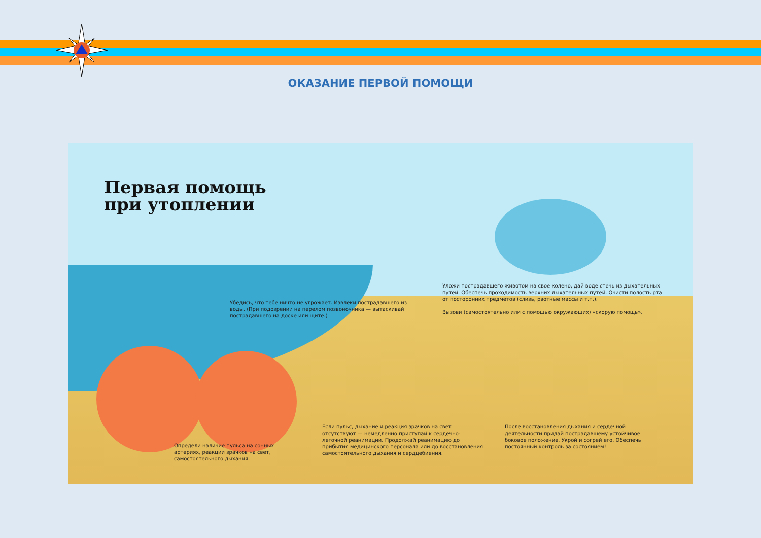ОКАЗАНИЕ ПЕРВОЙ ПОМОЩИ
Первая помощь
при утоплении
Убедись, что тебе ничто не угрожает. Извлеки пострадавшего из воды. (При подозрении на перелом позвоночника — вытаскивай пострадавшего на доске или щите.)
Уложи пострадавшего животом на свое колено, дай воде стечь из дыхательных путей. Обеспечь проходимость верхних дыхательных путей. Очисти полость рта от посторонних предметов (слизь, рвотные массы и т.п.).
Вызови (самостоятельно или с помощью окружающих) «скорую помощь».
Определи наличие пульса на сонных артериях, реакции зрачков на свет, самостоятельного дыхания.
Если пульс, дыхание и реакция зрачков на свет отсутствуют — немедленно приступай к сердечно-легочной реанимации. Продолжай реанимацию до прибытия медицинского персонала или до восстановления самостоятельного дыхания и сердцебиения.
После восстановления дыхания и сердечной деятельности придай пострадавшему устойчивое боковое положение. Укрой и согрей его. Обеспечь постоянный контроль за состоянием!